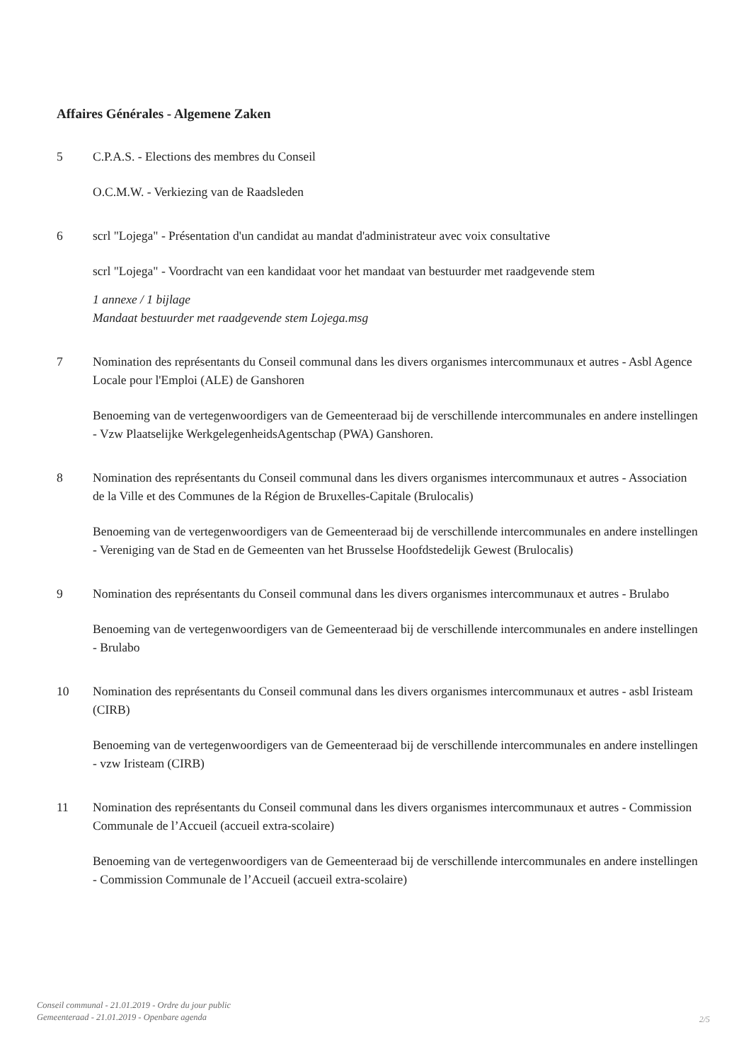Affaires Générales - Algemene Zaken
5 C.P.A.S. - Elections des membres du Conseil
O.C.M.W. - Verkiezing van de Raadsleden
6 scrl "Lojega" - Présentation d'un candidat au mandat d'administrateur avec voix consultative
scrl "Lojega" - Voordracht van een kandidaat voor het mandaat van bestuurder met raadgevende stem
1 annexe / 1 bijlage
Mandaat bestuurder met raadgevende stem Lojega.msg
7 Nomination des représentants du Conseil communal dans les divers organismes intercommunaux et autres - Asbl Agence Locale pour l'Emploi (ALE) de Ganshoren
Benoeming van de vertegenwoordigers van de Gemeenteraad bij de verschillende intercommunales en andere instellingen - Vzw Plaatselijke WerkgelegenheidsAgentschap (PWA) Ganshoren.
8 Nomination des représentants du Conseil communal dans les divers organismes intercommunaux et autres - Association de la Ville et des Communes de la Région de Bruxelles-Capitale (Brulocalis)
Benoeming van de vertegenwoordigers van de Gemeenteraad bij de verschillende intercommunales en andere instellingen - Vereniging van de Stad en de Gemeenten van het Brusselse Hoofdstedelijk Gewest (Brulocalis)
9 Nomination des représentants du Conseil communal dans les divers organismes intercommunaux et autres - Brulabo
Benoeming van de vertegenwoordigers van de Gemeenteraad bij de verschillende intercommunales en andere instellingen - Brulabo
10 Nomination des représentants du Conseil communal dans les divers organismes intercommunaux et autres - asbl Iristeam (CIRB)
Benoeming van de vertegenwoordigers van de Gemeenteraad bij de verschillende intercommunales en andere instellingen - vzw Iristeam (CIRB)
11 Nomination des représentants du Conseil communal dans les divers organismes intercommunaux et autres - Commission Communale de l’Accueil (accueil extra-scolaire)
Benoeming van de vertegenwoordigers van de Gemeenteraad bij de verschillende intercommunales en andere instellingen - Commission Communale de l’Accueil (accueil extra-scolaire)
Conseil communal - 21.01.2019 - Ordre du jour public
Gemeenteraad - 21.01.2019 - Openbare agenda
2/5